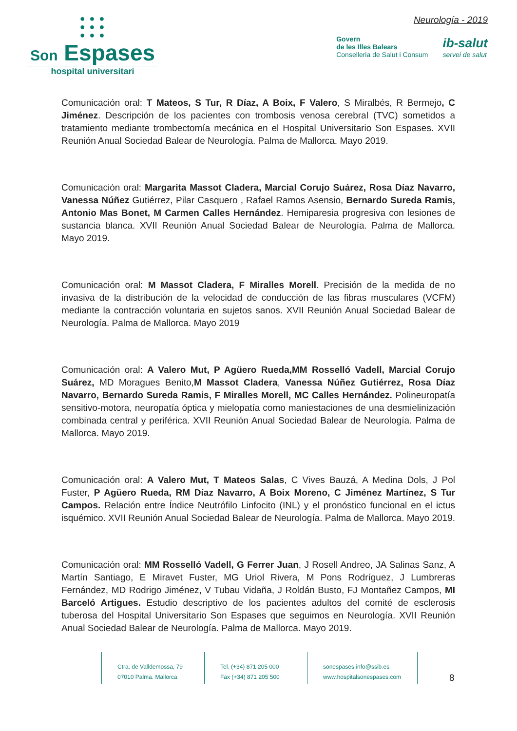● ● ●
● ● ●
● ● ●
Son Espases
hospital universitari
Neurología - 2019
Govern
de les Illes Balears
Conselleria de Salut i Consum
ib-salut
servei de salut
Comunicación oral: T Mateos, S Tur, R Díaz, A Boix, F Valero, S Miralbés, R Bermejo, C Jiménez. Descripción de los pacientes con trombosis venosa cerebral (TVC) sometidos a tratamiento mediante trombectomía mecánica en el Hospital Universitario Son Espases. XVII Reunión Anual Sociedad Balear de Neurología. Palma de Mallorca. Mayo 2019.
Comunicación oral: Margarita Massot Cladera, Marcial Corujo Suárez, Rosa Díaz Navarro, Vanessa Núñez Gutiérrez, Pilar Casquero , Rafael Ramos Asensio, Bernardo Sureda Ramis, Antonio Mas Bonet, M Carmen Calles Hernández. Hemiparesia progresiva con lesiones de sustancia blanca. XVII Reunión Anual Sociedad Balear de Neurología. Palma de Mallorca. Mayo 2019.
Comunicación oral: M Massot Cladera, F Miralles Morell. Precisión de la medida de no invasiva de la distribución de la velocidad de conducción de las fibras musculares (VCFM) mediante la contracción voluntaria en sujetos sanos. XVII Reunión Anual Sociedad Balear de Neurología. Palma de Mallorca. Mayo 2019
Comunicación oral: A Valero Mut, P Agüero Rueda,MM Rosselló Vadell, Marcial Corujo Suárez, MD Moragues Benito,M Massot Cladera, Vanessa Núñez Gutiérrez, Rosa Díaz Navarro, Bernardo Sureda Ramis, F Miralles Morell, MC Calles Hernández. Polineuropatía sensitivo-motora, neuropatía óptica y mielopatía como maniestaciones de una desmielinización combinada central y periférica. XVII Reunión Anual Sociedad Balear de Neurología. Palma de Mallorca. Mayo 2019.
Comunicación oral: A Valero Mut, T Mateos Salas, C Vives Bauzá, A Medina Dols, J Pol Fuster, P Agüero Rueda, RM Díaz Navarro, A Boix Moreno, C Jiménez Martínez, S Tur Campos. Relación entre Índice Neutrófilo Linfocito (INL) y el pronóstico funcional en el ictus isquémico. XVII Reunión Anual Sociedad Balear de Neurología. Palma de Mallorca. Mayo 2019.
Comunicación oral: MM Rosselló Vadell, G Ferrer Juan, J Rosell Andreo, JA Salinas Sanz, A Martín Santiago, E Miravet Fuster, MG Uriol Rivera, M Pons Rodríguez, J Lumbreras Fernández, MD Rodrigo Jiménez, V Tubau Vidaña, J Roldán Busto, FJ Montañez Campos, MI Barceló Artigues. Estudio descriptivo de los pacientes adultos del comité de esclerosis tuberosa del Hospital Universitario Son Espases que seguimos en Neurología. XVII Reunión Anual Sociedad Balear de Neurología. Palma de Mallorca. Mayo 2019.
Ctra. de Valldemossa, 79
07010 Palma. Mallorca
Tel. (+34) 871 205 000
Fax (+34) 871 205 500
sonespases.info@ssib.es
www.hospitalsonespases.com
8